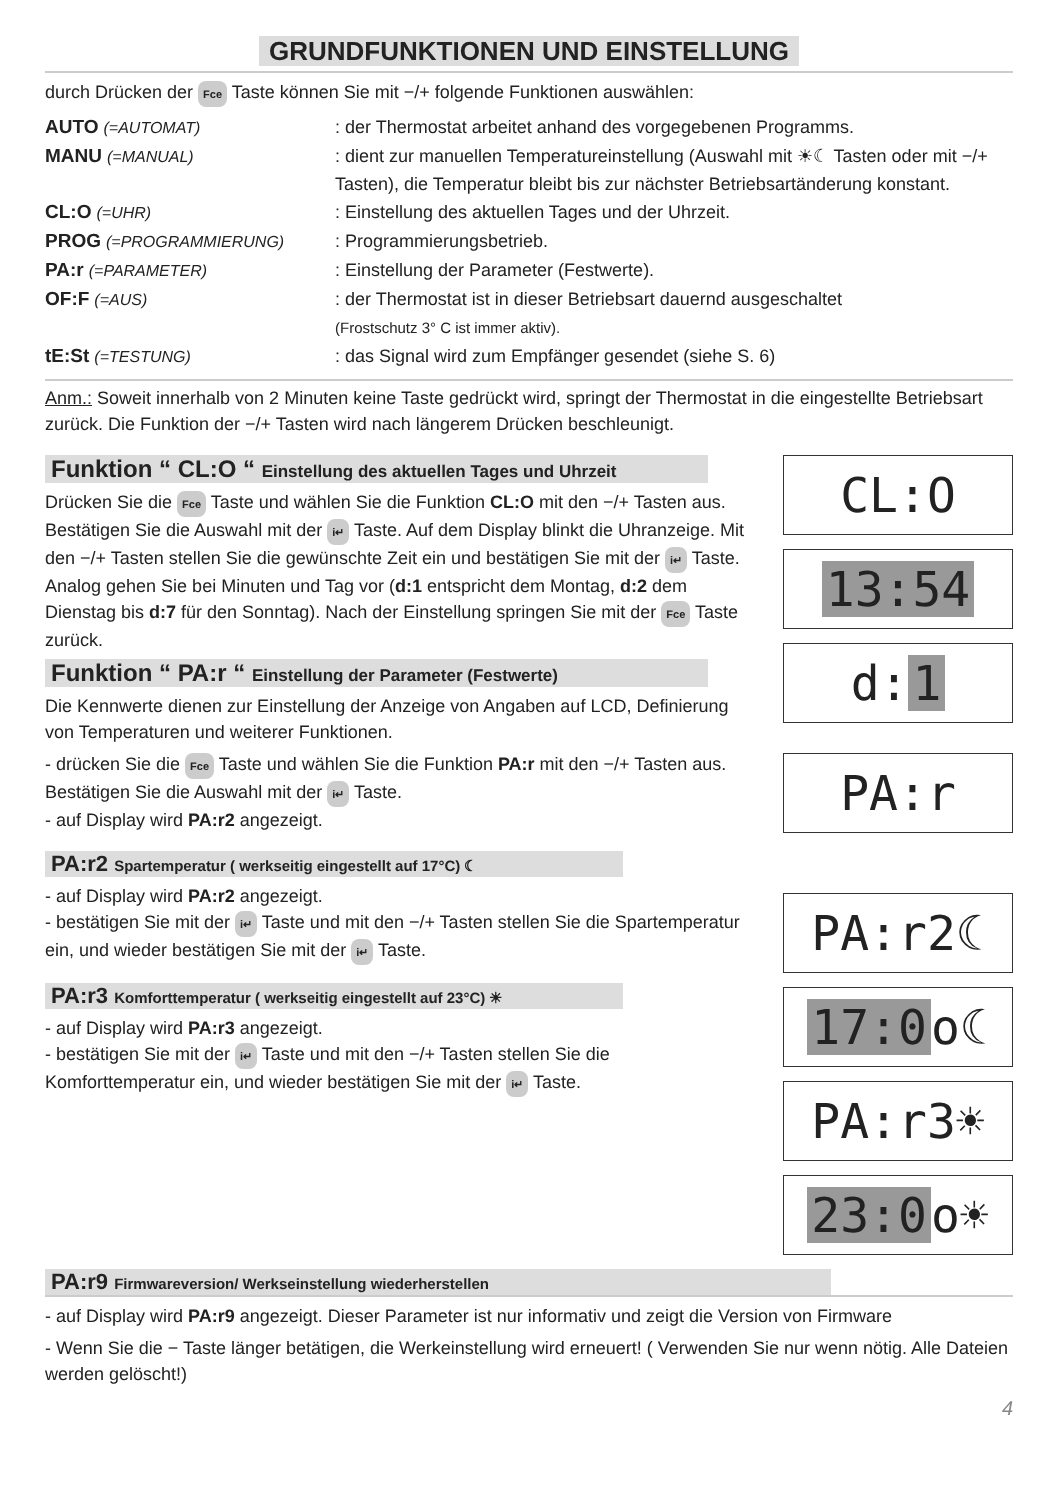GRUNDFUNKTIONEN UND EINSTELLUNG
durch Drücken der Fce Taste können Sie mit −/+ folgende Funktionen auswählen:
AUTO (=AUTOMAT) : der Thermostat arbeitet anhand des vorgegebenen Programms.
MANU (=MANUAL) : dient zur manuellen Temperatureinstellung (Auswahl mit ☀☾ Tasten oder mit −/+ Tasten), die Temperatur bleibt bis zur nächster Betriebsartänderung konstant.
CL:O (=UHR) : Einstellung des aktuellen Tages und der Uhrzeit.
PROG (=PROGRAMMIERUNG) : Programmierungsbetrieb.
PA:r (=PARAMETER) : Einstellung der Parameter (Festwerte).
OF:F (=AUS) : der Thermostat ist in dieser Betriebsart dauernd ausgeschaltet
(Frostschutz 3° C ist immer aktiv).
tE:St (=TESTUNG) : das Signal wird zum Empfänger gesendet (siehe S. 6)
Anm.: Soweit innerhalb von 2 Minuten keine Taste gedrückt wird, springt der Thermostat in die eingestellte Betriebsart zurück. Die Funktion der −/+ Tasten wird nach längerem Drücken beschleunigt.
Funktion “ CL:O “ Einstellung des aktuellen Tages und Uhrzeit
Drücken Sie die Fce Taste und wählen Sie die Funktion CL:O mit den −/+ Tasten aus. Bestätigen Sie die Auswahl mit der i↵ Taste. Auf dem Display blinkt die Uhranzeige. Mit den −/+ Tasten stellen Sie die gewünschte Zeit ein und bestätigen Sie mit der i↵ Taste. Analog gehen Sie bei Minuten und Tag vor (d:1 entspricht dem Montag, d:2 dem Dienstag bis d:7 für den Sonntag). Nach der Einstellung springen Sie mit der Fce Taste zurück.
Funktion “ PA:r “ Einstellung der Parameter (Festwerte)
Die Kennwerte dienen zur Einstellung der Anzeige von Angaben auf LCD, Definierung von Temperaturen und weiterer Funktionen.
- drücken Sie die Fce Taste und wählen Sie die Funktion PA:r mit den −/+ Tasten aus. Bestätigen Sie die Auswahl mit der i↵ Taste.
- auf Display wird PA:r2 angezeigt.
PA:r2 Spartemperatur ( werkseitig eingestellt auf 17°C) ☾
- auf Display wird PA:r2 angezeigt.
- bestätigen Sie mit der i↵ Taste und mit den −/+ Tasten stellen Sie die Spartemperatur ein, und wieder bestätigen Sie mit der i↵ Taste.
PA:r3 Komforttemperatur ( werkseitig eingestellt auf 23°C) ☀
- auf Display wird PA:r3 angezeigt.
- bestätigen Sie mit der i↵ Taste und mit den −/+ Tasten stellen Sie die Komforttemperatur ein, und wieder bestätigen Sie mit der i↵ Taste.
CL:O
13:54
d: 1
PA:r
PA:r2☾
17:0 o☾
PA:r3☀
23:0 o☀
PA:r9 Firmwareversion/ Werkseinstellung wiederherstellen
- auf Display wird PA:r9 angezeigt. Dieser Parameter ist nur informativ und zeigt die Version von Firmware
- Wenn Sie die − Taste länger betätigen, die Werkeinstellung wird erneuert! ( Verwenden Sie nur wenn nötig. Alle Dateien werden gelöscht!)
4